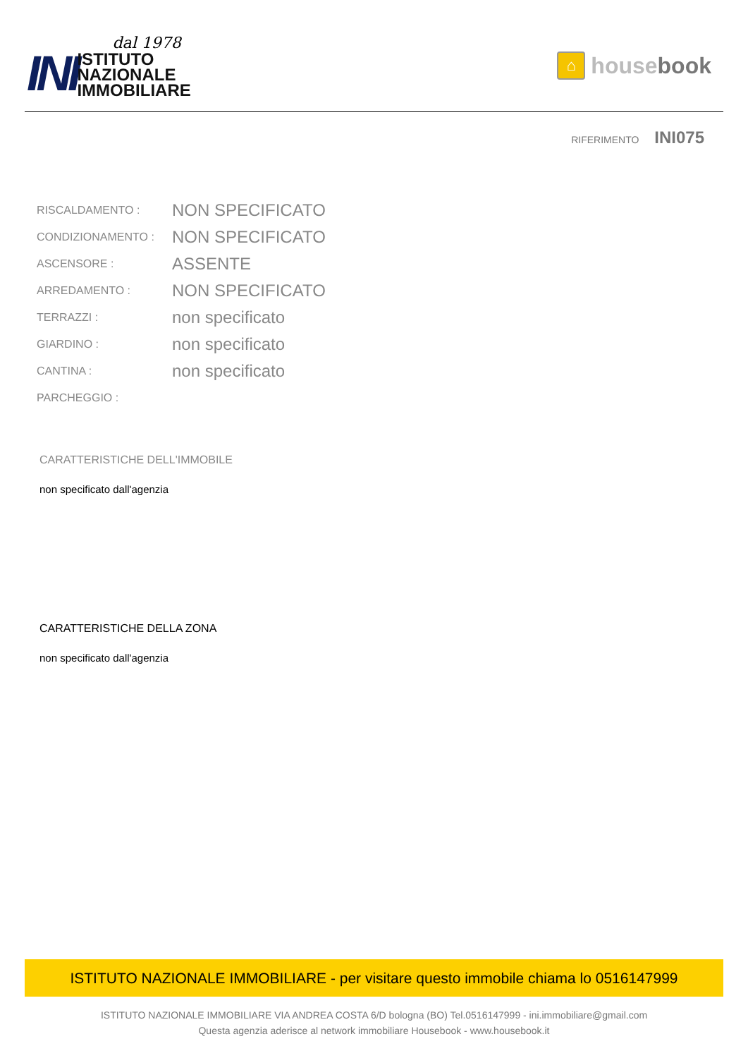INI
dal 1978
ISTITUTO
NAZIONALE
IMMOBILIARE
⌂
house book
RIFERIMENTO INI075
| RISCALDAMENTO : | NON SPECIFICATO |
| CONDIZIONAMENTO : | NON SPECIFICATO |
| ASCENSORE : | ASSENTE |
| ARREDAMENTO : | NON SPECIFICATO |
| TERRAZZI : | non specificato |
| GIARDINO : | non specificato |
| CANTINA : | non specificato |
| PARCHEGGIO : | |
CARATTERISTICHE DELL'IMMOBILE
non specificato dall'agenzia
CARATTERISTICHE DELLA ZONA
non specificato dall'agenzia
ISTITUTO NAZIONALE IMMOBILIARE - per visitare questo immobile chiama lo 0516147999
ISTITUTO NAZIONALE IMMOBILIARE VIA ANDREA COSTA 6/D bologna (BO) Tel.0516147999 - ini.immobiliare@gmail.com
Questa agenzia aderisce al network immobiliare Housebook - www.housebook.it